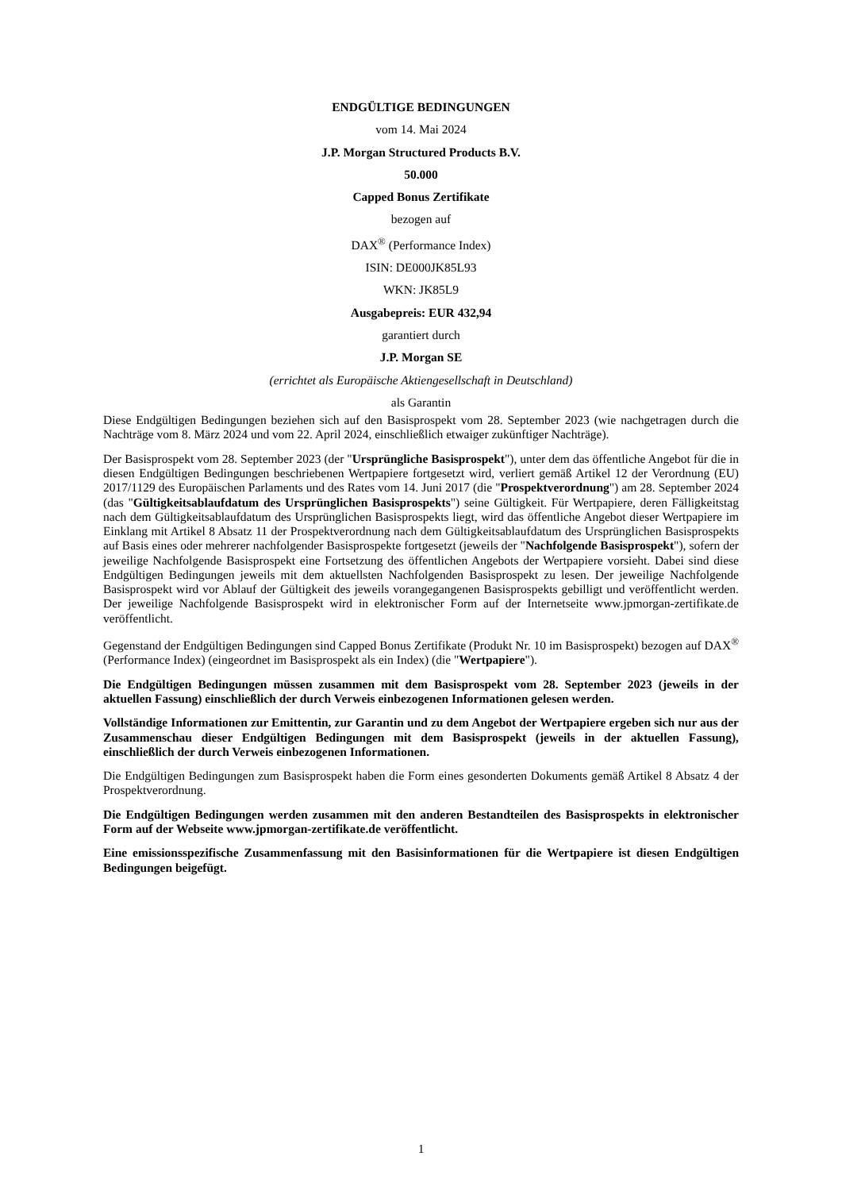ENDGÜLTIGE BEDINGUNGEN
vom 14. Mai 2024
J.P. Morgan Structured Products B.V.
50.000
Capped Bonus Zertifikate
bezogen auf
DAX<sup>®</sup> (Performance Index)
ISIN: DE000JK85L93
WKN: JK85L9
Ausgabepreis: EUR 432,94
garantiert durch
J.P. Morgan SE
(errichtet als Europäische Aktiengesellschaft in Deutschland)
als Garantin
Diese Endgültigen Bedingungen beziehen sich auf den Basisprospekt vom 28. September 2023 (wie nachgetragen durch die Nachträge vom 8. März 2024 und vom 22. April 2024, einschließlich etwaiger zukünftiger Nachträge).
Der Basisprospekt vom 28. September 2023 (der "Ursprüngliche Basisprospekt"), unter dem das öffentliche Angebot für die in diesen Endgültigen Bedingungen beschriebenen Wertpapiere fortgesetzt wird, verliert gemäß Artikel 12 der Verordnung (EU) 2017/1129 des Europäischen Parlaments und des Rates vom 14. Juni 2017 (die "Prospektverordnung") am 28. September 2024 (das "Gültigkeitsablaufdatum des Ursprünglichen Basisprospekts") seine Gültigkeit. Für Wertpapiere, deren Fälligkeitstag nach dem Gültigkeitsablaufdatum des Ursprünglichen Basisprospekts liegt, wird das öffentliche Angebot dieser Wertpapiere im Einklang mit Artikel 8 Absatz 11 der Prospektverordnung nach dem Gültigkeitsablaufdatum des Ursprünglichen Basisprospekts auf Basis eines oder mehrerer nachfolgender Basisprospekte fortgesetzt (jeweils der "Nachfolgende Basisprospekt"), sofern der jeweilige Nachfolgende Basisprospekt eine Fortsetzung des öffentlichen Angebots der Wertpapiere vorsieht. Dabei sind diese Endgültigen Bedingungen jeweils mit dem aktuellsten Nachfolgenden Basisprospekt zu lesen. Der jeweilige Nachfolgende Basisprospekt wird vor Ablauf der Gültigkeit des jeweils vorangegangenen Basisprospekts gebilligt und veröffentlicht werden. Der jeweilige Nachfolgende Basisprospekt wird in elektronischer Form auf der Internetseite www.jpmorgan-zertifikate.de veröffentlicht.
Gegenstand der Endgültigen Bedingungen sind Capped Bonus Zertifikate (Produkt Nr. 10 im Basisprospekt) bezogen auf DAX<sup>®</sup> (Performance Index) (eingeordnet im Basisprospekt als ein Index) (die "Wertpapiere").
Die Endgültigen Bedingungen müssen zusammen mit dem Basisprospekt vom 28. September 2023 (jeweils in der aktuellen Fassung) einschließlich der durch Verweis einbezogenen Informationen gelesen werden.
Vollständige Informationen zur Emittentin, zur Garantin und zu dem Angebot der Wertpapiere ergeben sich nur aus der Zusammenschau dieser Endgültigen Bedingungen mit dem Basisprospekt (jeweils in der aktuellen Fassung), einschließlich der durch Verweis einbezogenen Informationen.
Die Endgültigen Bedingungen zum Basisprospekt haben die Form eines gesonderten Dokuments gemäß Artikel 8 Absatz 4 der Prospektverordnung.
Die Endgültigen Bedingungen werden zusammen mit den anderen Bestandteilen des Basisprospekts in elektronischer Form auf der Webseite www.jpmorgan-zertifikate.de veröffentlicht.
Eine emissionsspezifische Zusammenfassung mit den Basisinformationen für die Wertpapiere ist diesen Endgültigen Bedingungen beigefügt.
1